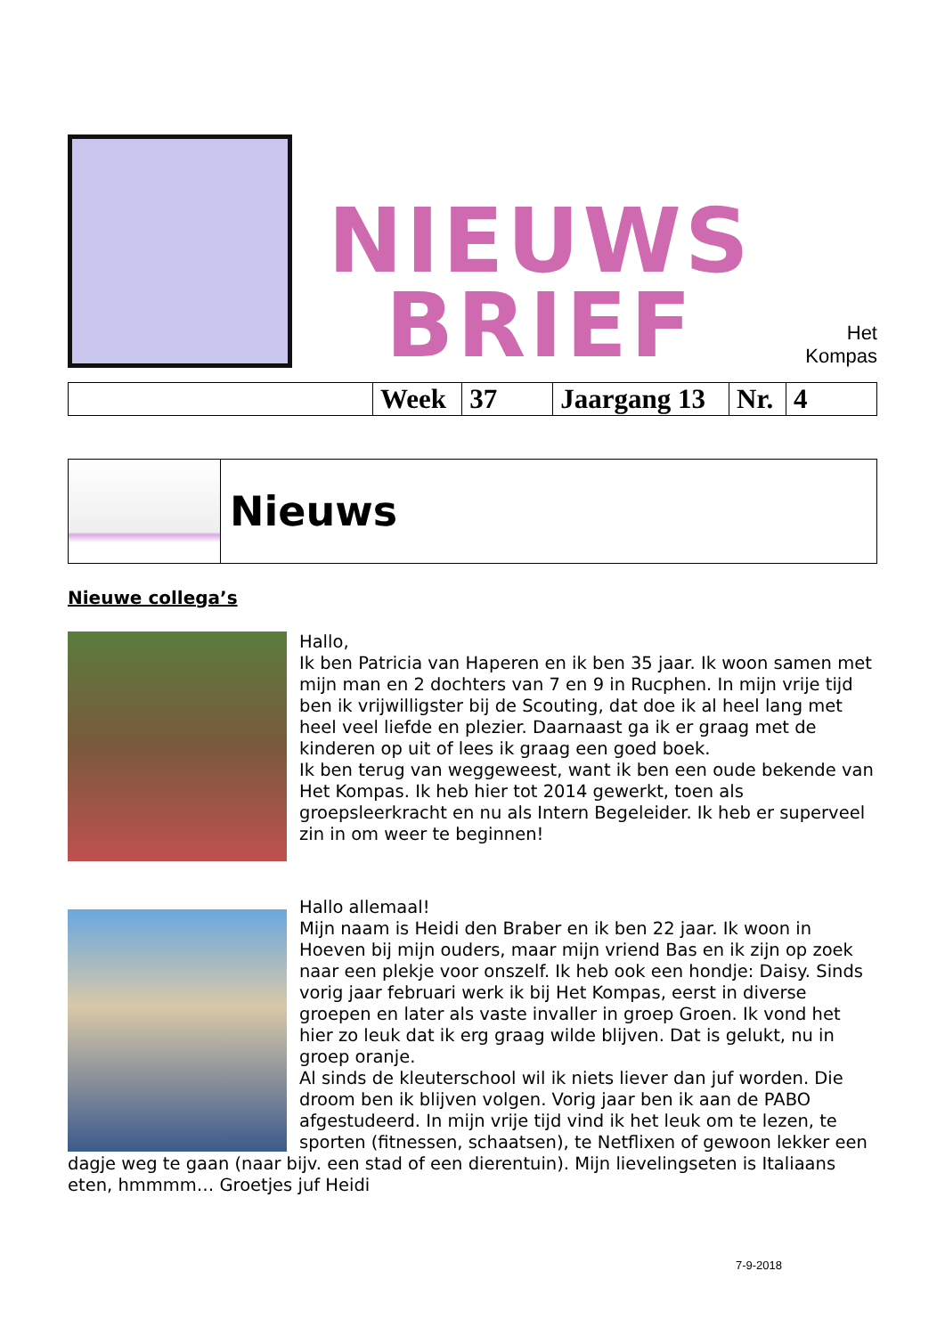NIEUWS
BRIEF
Het
Kompas
| | Week | 37 | Jaargang 13 | Nr. | 4 |
| | Nieuws |
Nieuwe collega’s
Hallo,
Ik ben Patricia van Haperen en ik ben 35 jaar. Ik woon samen met mijn man en 2 dochters van 7 en 9 in Rucphen. In mijn vrije tijd ben ik vrijwilligster bij de Scouting, dat doe ik al heel lang met heel veel liefde en plezier. Daarnaast ga ik er graag met de kinderen op uit of lees ik graag een goed boek.
Ik ben terug van weggeweest, want ik ben een oude bekende van Het Kompas. Ik heb hier tot 2014 gewerkt, toen als groepsleerkracht en nu als Intern Begeleider. Ik heb er superveel zin in om weer te beginnen!
Hallo allemaal!
Mijn naam is Heidi den Braber en ik ben 22 jaar. Ik woon in Hoeven bij mijn ouders, maar mijn vriend Bas en ik zijn op zoek naar een plekje voor onszelf. Ik heb ook een hondje: Daisy. Sinds vorig jaar februari werk ik bij Het Kompas, eerst in diverse groepen en later als vaste invaller in groep Groen. Ik vond het hier zo leuk dat ik erg graag wilde blijven. Dat is gelukt, nu in groep oranje.
Al sinds de kleuterschool wil ik niets liever dan juf worden. Die droom ben ik blijven volgen. Vorig jaar ben ik aan de PABO afgestudeerd. In mijn vrije tijd vind ik het leuk om te lezen, te sporten (fitnessen, schaatsen), te Netflixen of gewoon lekker een dagje weg te gaan (naar bijv. een stad of een dierentuin). Mijn lievelingseten is Italiaans eten, hmmmm… Groetjes juf Heidi
7-9-2018